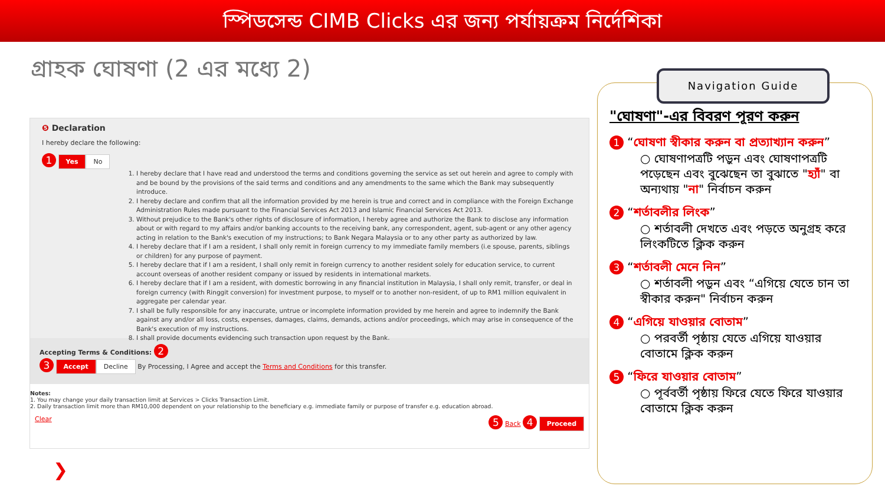স্পিডসেন্ড CIMB Clicks এর জন্য পর্যায়ক্রম নির্দেশিকা
গ্রাহক ঘোষণা (2 এর মধ্যে 2)
❺ Declaration
I hereby declare the following:
1 Yes No
1. I hereby declare that I have read and understood the terms and conditions governing the service as set out herein and agree to comply with and be bound by the provisions of the said terms and conditions and any amendments to the same which the Bank may subsequently introduce.
2. I hereby declare and confirm that all the information provided by me herein is true and correct and in compliance with the Foreign Exchange Administration Rules made pursuant to the Financial Services Act 2013 and Islamic Financial Services Act 2013.
3. Without prejudice to the Bank's other rights of disclosure of information, I hereby agree and authorize the Bank to disclose any information about or with regard to my affairs and/or banking accounts to the receiving bank, any correspondent, agent, sub-agent or any other agency acting in relation to the Bank's execution of my instructions; to Bank Negara Malaysia or to any other party as authorized by law.
4. I hereby declare that if I am a resident, I shall only remit in foreign currency to my immediate family members (i.e spouse, parents, siblings or children) for any purpose of payment.
5. I hereby declare that if I am a resident, I shall only remit in foreign currency to another resident solely for education service, to current account overseas of another resident company or issued by residents in international markets.
6. I hereby declare that if I am a resident, with domestic borrowing in any financial institution in Malaysia, I shall only remit, transfer, or deal in foreign currency (with Ringgit conversion) for investment purpose, to myself or to another non-resident, of up to RM1 million equivalent in aggregate per calendar year.
7. I shall be fully responsible for any inaccurate, untrue or incomplete information provided by me herein and agree to indemnify the Bank against any and/or all loss, costs, expenses, damages, claims, demands, actions and/or proceedings, which may arise in consequence of the Bank's execution of my instructions.
8. I shall provide documents evidencing such transaction upon request by the Bank.
Accepting Terms & Conditions: 2
3 Accept Decline By Processing, I Agree and accept the Terms and Conditions for this transfer.
Notes:
1. You may change your daily transaction limit at Services > Clicks Transaction Limit.
2. Daily transaction limit more than RM10,000 dependent on your relationship to the beneficiary e.g. immediate family or purpose of transfer e.g. education abroad.
Clear 5 Back 4 Proceed
❯
Navigation Guide
"ঘোষণা"-এর বিবরণ পূরণ করুন
1 “ঘোষণা স্বীকার করুন বা প্রত্যাখ্যান করুন”
○ ঘোষণাপত্রটি পড়ুন এবং ঘোষণাপত্রটি পড়েছেন এবং বুঝেছেন তা বুঝাতে "হ্যাঁ" বা অন্যথায় "না" নির্বাচন করুন
2 “শর্তাবলীর লিংক”
○ শর্তাবলী দেখতে এবং পড়তে অনুগ্রহ করে লিংকটিতে ক্লিক করুন
3 “শর্তাবলী মেনে নিন”
○ শর্তাবলী পড়ুন এবং “এগিয়ে যেতে চান তা স্বীকার করুন" নির্বাচন করুন
4 “এগিয়ে যাওয়ার বোতাম”
○ পরবর্তী পৃষ্ঠায় যেতে এগিয়ে যাওয়ার বোতামে ক্লিক করুন
5 “ফিরে যাওয়ার বোতাম”
○ পূর্ববর্তী পৃষ্ঠায় ফিরে যেতে ফিরে যাওয়ার বোতামে ক্লিক করুন